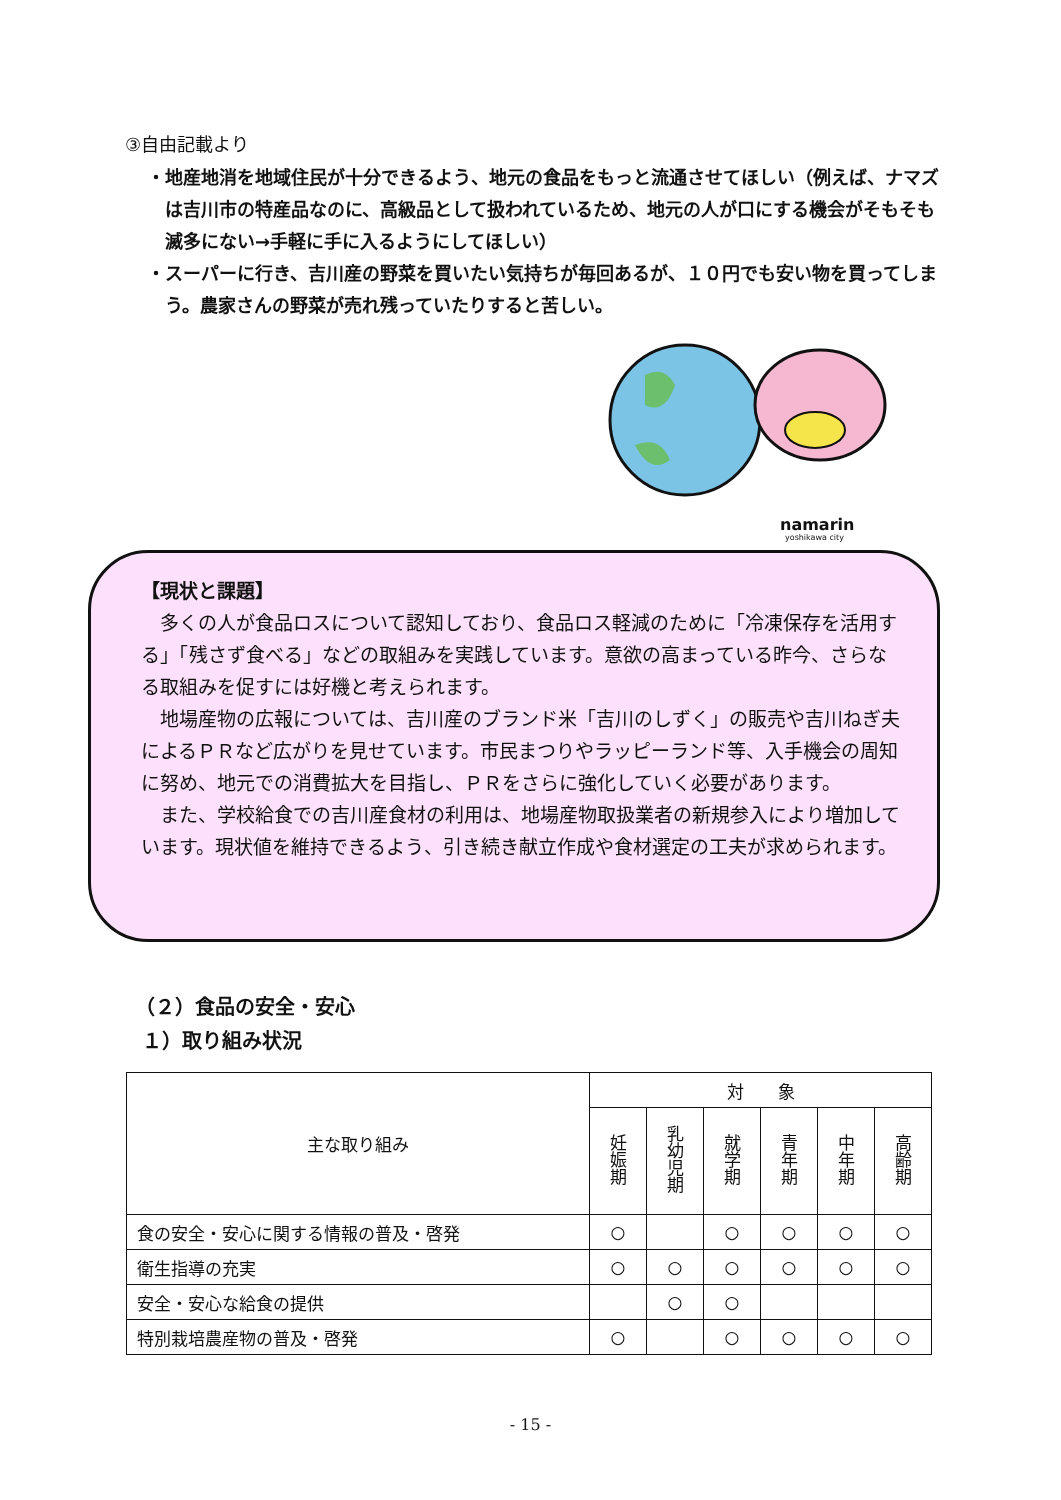③自由記載より
・地産地消を地域住民が十分できるよう、地元の食品をもっと流通させてほしい（例えば、ナマズは吉川市の特産品なのに、高級品として扱われているため、地元の人が口にする機会がそもそも滅多にない→手軽に手に入るようにしてほしい）
・スーパーに行き、吉川産の野菜を買いたい気持ちが毎回あるが、１０円でも安い物を買ってしまう。農家さんの野菜が売れ残っていたりすると苦しい。
namarin
yoshikawa city
【現状と課題】
多くの人が食品ロスについて認知しており、食品ロス軽減のために「冷凍保存を活用する」「残さず食べる」などの取組みを実践しています。意欲の高まっている昨今、さらなる取組みを促すには好機と考えられます。
地場産物の広報については、吉川産のブランド米「吉川のしずく」の販売や吉川ねぎ夫によるＰＲなど広がりを見せています。市民まつりやラッピーランド等、入手機会の周知に努め、地元での消費拡大を目指し、ＰＲをさらに強化していく必要があります。
また、学校給食での吉川産食材の利用は、地場産物取扱業者の新規参入により増加しています。現状値を維持できるよう、引き続き献立作成や食材選定の工夫が求められます。
（２）食品の安全・安心
１）取り組み状況
| 主な取り組み | 対 象 | | | | | |
| --- | --- | --- | --- | --- | --- | --- |
| | 妊娠期 | 乳幼児期 | 就学期 | 青年期 | 中年期 | 高齢期 |
| 食の安全・安心に関する情報の普及・啓発 | ○ | | ○ | ○ | ○ | ○ |
| 衛生指導の充実 | ○ | ○ | ○ | ○ | ○ | ○ |
| 安全・安心な給食の提供 | | ○ | ○ | | | |
| 特別栽培農産物の普及・啓発 | ○ | | ○ | ○ | ○ | ○ |
- 15 -